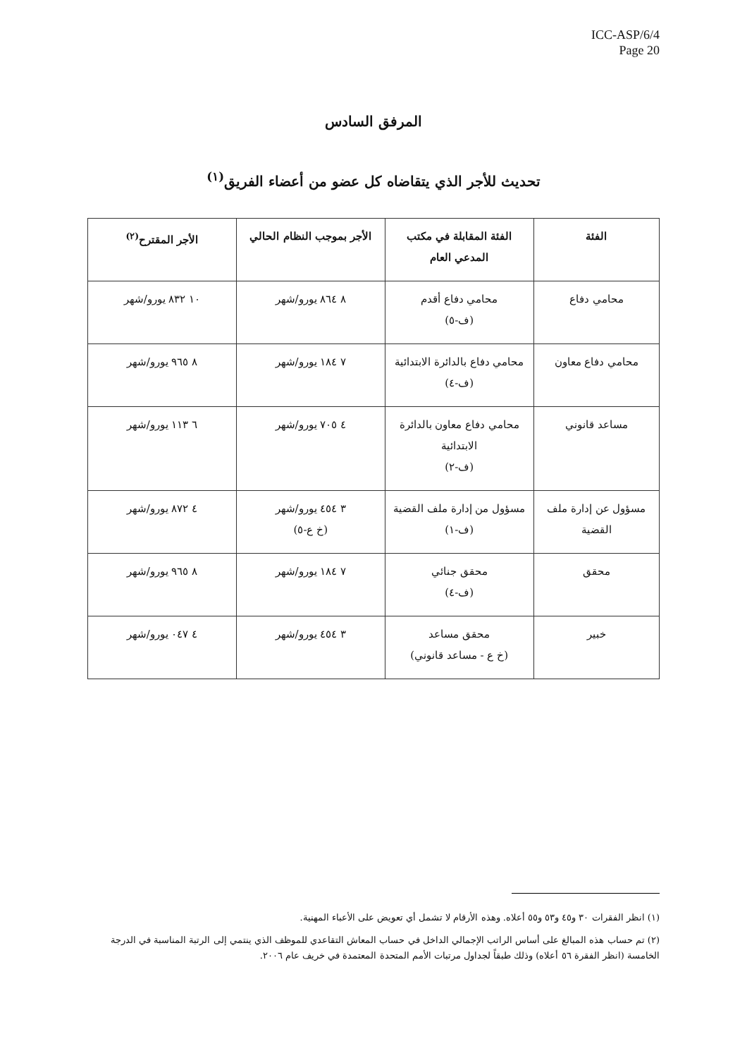ICC-ASP/6/4
Page 20
المرفق السادس
تحديث للأجر الذي يتقاضاه كل عضو من أعضاء الفريق<sup>(١)</sup>
| الفئة | الفئة المقابلة في مكتب المدعي العام | الأجر بموجب النظام الحالي | الأجر المقترح<sup>(٢)</sup> |
| --- | --- | --- | --- |
| محامي دفاع | محامي دفاع أقدم (ف-٥) | ٨ ٨٦٤ يورو/شهر | ١٠ ٨٣٢ يورو/شهر |
| محامي دفاع معاون | محامي دفاع بالدائرة الابتدائية (ف-٤) | ٧ ١٨٤ يورو/شهر | ٨ ٩٦٥ يورو/شهر |
| مساعد قانوني | محامي دفاع معاون بالدائرة الابتدائية (ف-٢) | ٤ ٧٠٥ يورو/شهر | ٦ ١١٣ يورو/شهر |
| مسؤول عن إدارة ملف القضية | مسؤول من إدارة ملف القضية (ف-١) | ٣ ٤٥٤ يورو/شهر (خ ع-٥) | ٤ ٨٧٢ يورو/شهر |
| محقق | محقق جنائي (ف-٤) | ٧ ١٨٤ يورو/شهر | ٨ ٩٦٥ يورو/شهر |
| خبير | محقق مساعد (خ ع - مساعد قانوني) | ٣ ٤٥٤ يورو/شهر | ٤ ٠٤٧ يورو/شهر |
(١) انظر الفقرات ٣٠ و٤٥ و٥٣ و٥٥ أعلاه. وهذه الأرقام لا تشمل أي تعويض على الأعباء المهنية.
(٢) تم حساب هذه المبالغ على أساس الراتب الإجمالي الداخل في حساب المعاش التقاعدي للموظف الذي ينتمي إلى الرتبة المناسبة في الدرجة الخامسة (انظر الفقرة ٥٦ أعلاه) وذلك طبقاً لجداول مرتبات الأمم المتحدة المعتمدة في خريف عام ٢٠٠٦.